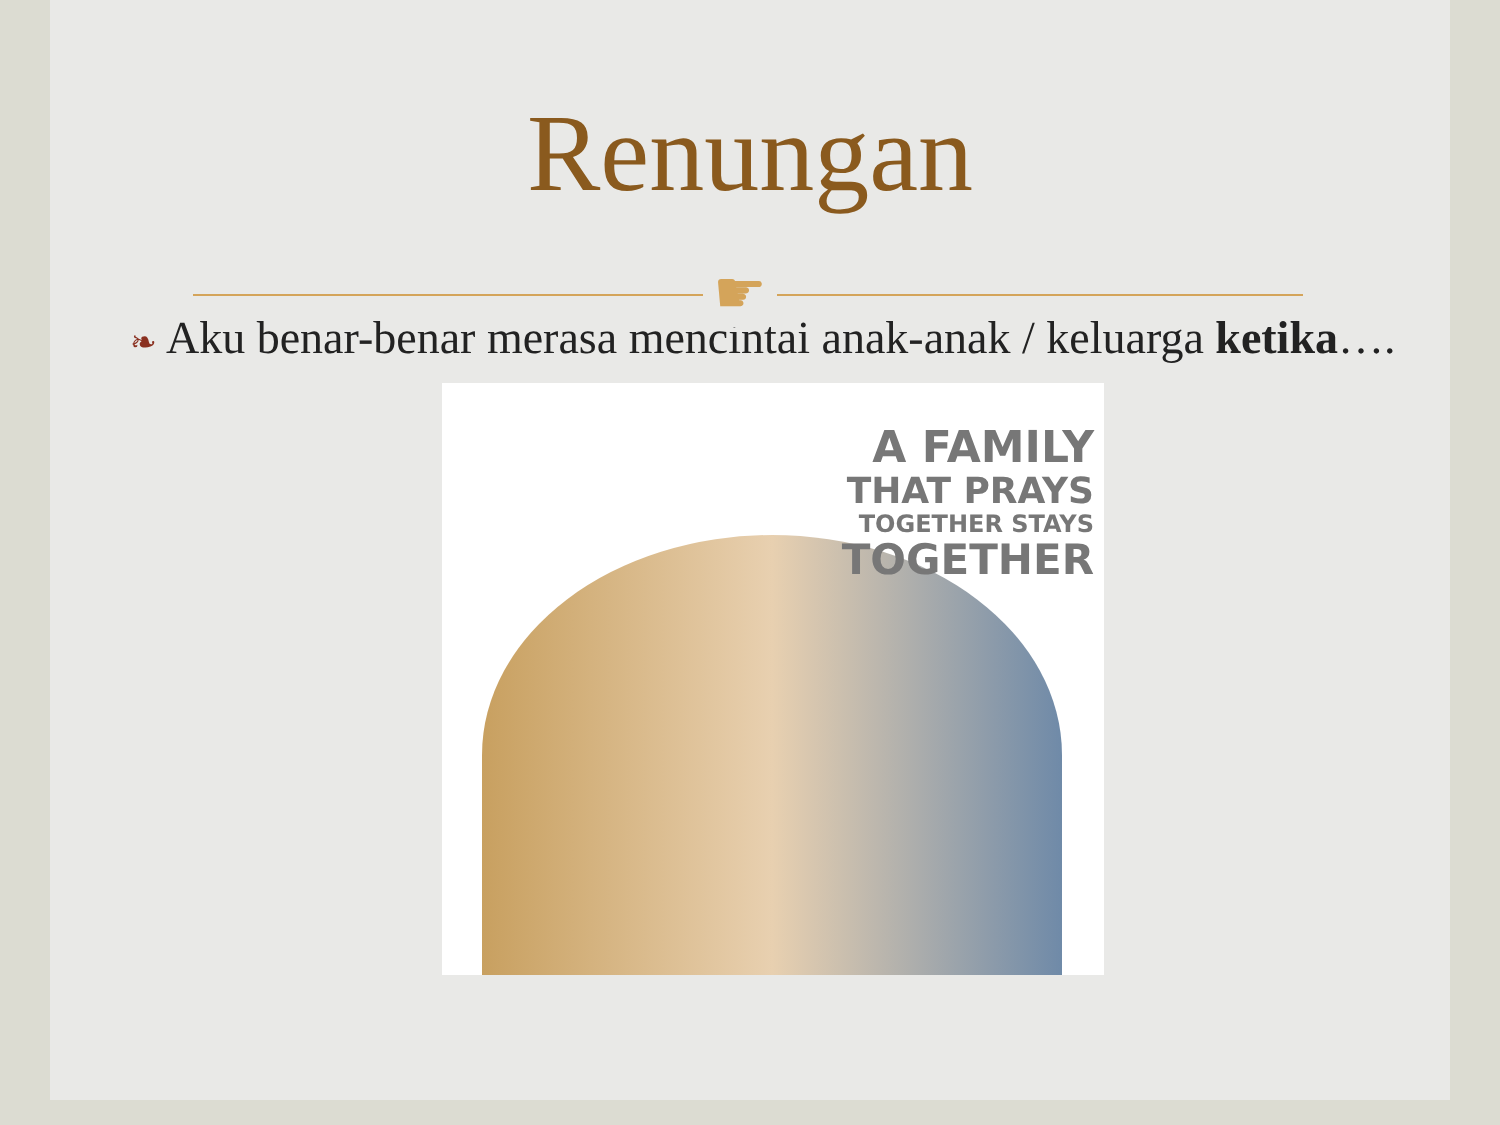Renungan
☛
❧ Aku benar-benar merasa mencintai anak-anak / keluarga ketika….
A FAMILY
THAT PRAYS
TOGETHER STAYS
TOGETHER